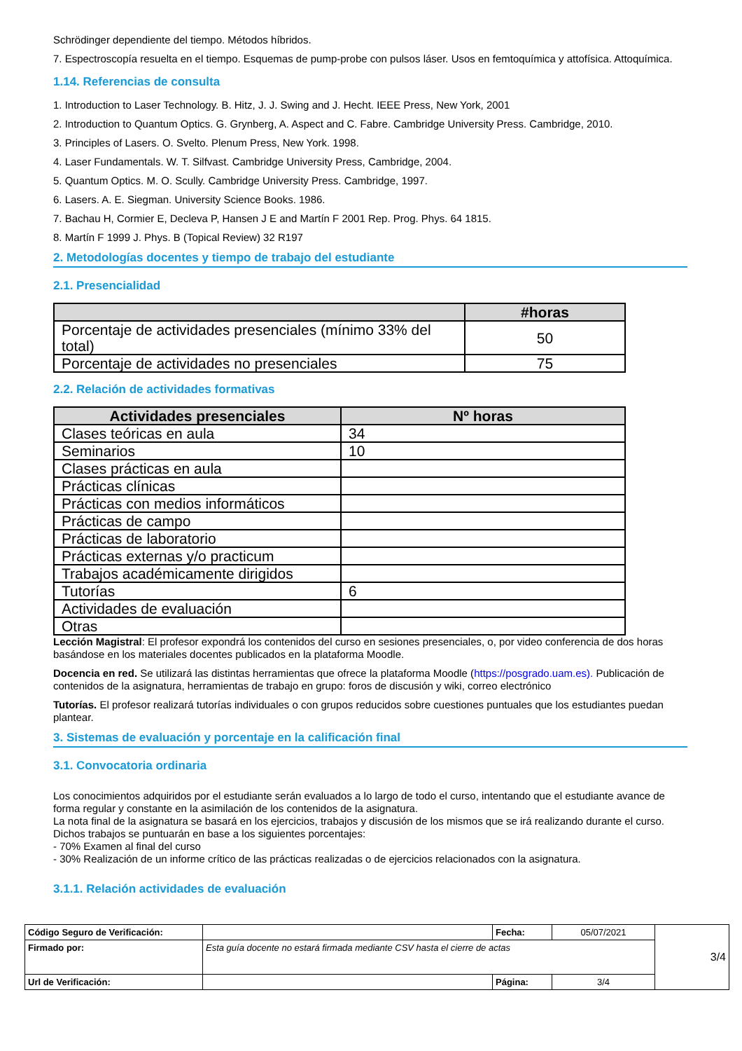Schrödinger dependiente del tiempo. Métodos híbridos.
7. Espectroscopía resuelta en el tiempo. Esquemas de pump-probe con pulsos láser. Usos en femtoquímica y attofísica. Attoquímica.
1.14. Referencias de consulta
1. Introduction to Laser Technology. B. Hitz, J. J. Swing and J. Hecht. IEEE Press, New York, 2001
2. Introduction to Quantum Optics. G. Grynberg, A. Aspect and C. Fabre. Cambridge University Press. Cambridge, 2010.
3. Principles of Lasers. O. Svelto. Plenum Press, New York. 1998.
4. Laser Fundamentals. W. T. Silfvast. Cambridge University Press, Cambridge, 2004.
5. Quantum Optics. M. O. Scully. Cambridge University Press. Cambridge, 1997.
6. Lasers. A. E. Siegman. University Science Books. 1986.
7. Bachau H, Cormier E, Decleva P, Hansen J E and Martín F 2001 Rep. Prog. Phys. 64 1815.
8. Martín F 1999 J. Phys. B (Topical Review) 32 R197
2. Metodologías docentes y tiempo de trabajo del estudiante
2.1. Presencialidad
| | #horas |
| --- | --- |
| Porcentaje de actividades presenciales (mínimo 33% del total) | 50 |
| Porcentaje de actividades no presenciales | 75 |
2.2. Relación de actividades formativas
| Actividades presenciales | Nº horas |
| --- | --- |
| Clases teóricas en aula | 34 |
| Seminarios | 10 |
| Clases prácticas en aula | |
| Prácticas clínicas | |
| Prácticas con medios informáticos | |
| Prácticas de campo | |
| Prácticas de laboratorio | |
| Prácticas externas y/o practicum | |
| Trabajos académicamente dirigidos | |
| Tutorías | 6 |
| Actividades de evaluación | |
| Otras | |
Lección Magistral: El profesor expondrá los contenidos del curso en sesiones presenciales, o, por video conferencia de dos horas basándose en los materiales docentes publicados en la plataforma Moodle.
Docencia en red. Se utilizará las distintas herramientas que ofrece la plataforma Moodle (https://posgrado.uam.es). Publicación de contenidos de la asignatura, herramientas de trabajo en grupo: foros de discusión y wiki, correo electrónico
Tutorías. El profesor realizará tutorías individuales o con grupos reducidos sobre cuestiones puntuales que los estudiantes puedan plantear.
3. Sistemas de evaluación y porcentaje en la calificación final
3.1. Convocatoria ordinaria
Los conocimientos adquiridos por el estudiante serán evaluados a lo largo de todo el curso, intentando que el estudiante avance de forma regular y constante en la asimilación de los contenidos de la asignatura.
La nota final de la asignatura se basará en los ejercicios, trabajos y discusión de los mismos que se irá realizando durante el curso. Dichos trabajos se puntuarán en base a los siguientes porcentajes:
- 70% Examen al final del curso
- 30% Realización de un informe crítico de las prácticas realizadas o de ejercicios relacionados con la asignatura.
3.1.1. Relación actividades de evaluación
| Código Seguro de Verificación: | | Fecha: | 05/07/2021 | 3/4 |
| Firmado por: | Esta guía docente no estará firmada mediante CSV hasta el cierre de actas | | | |
| Url de Verificación: | | Página: | 3/4 | |